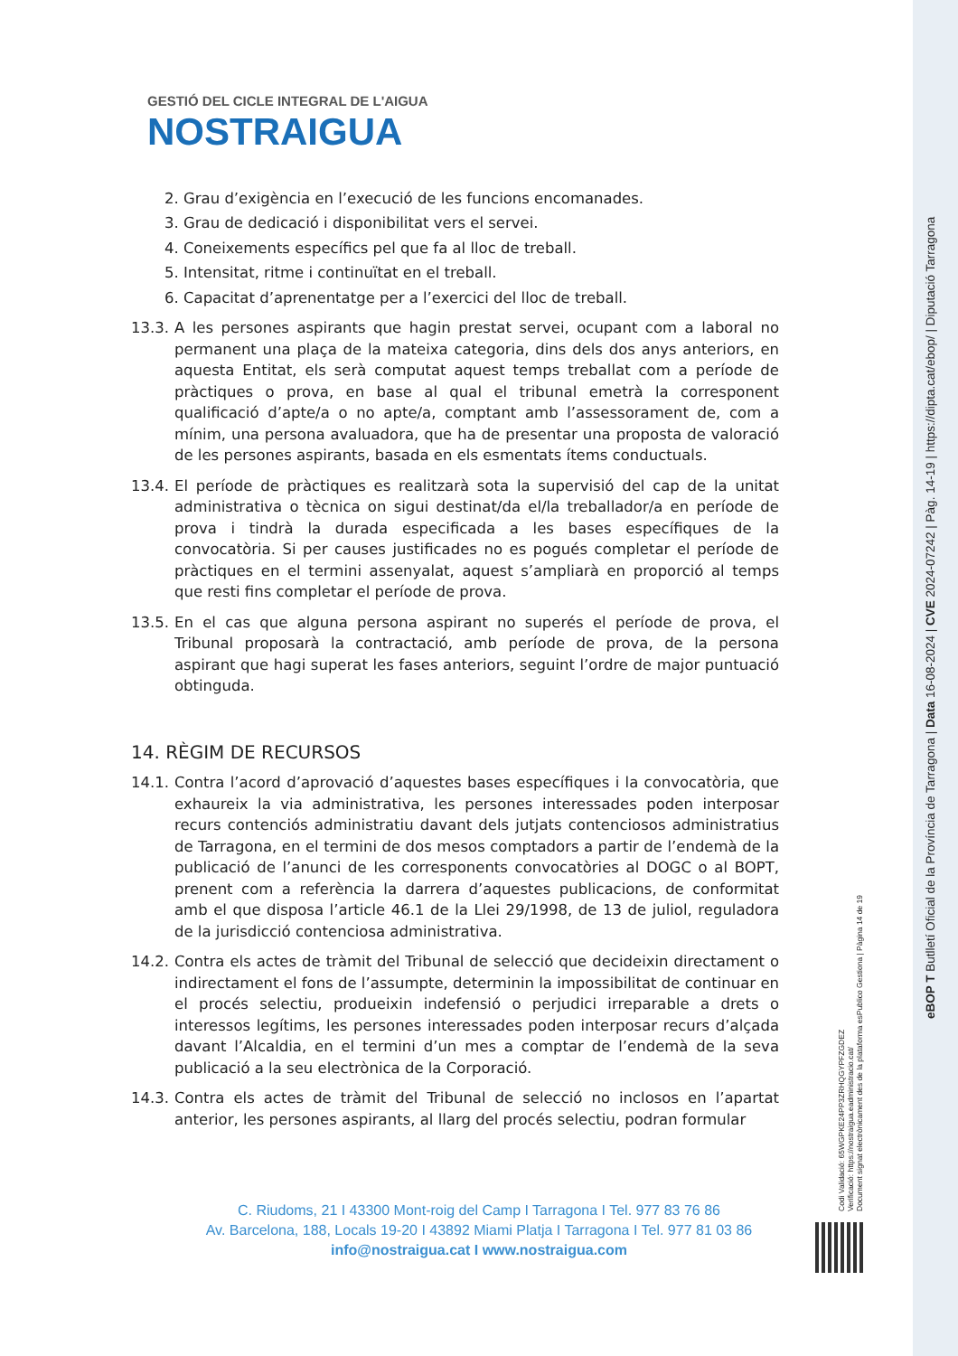GESTIÓ DEL CICLE INTEGRAL DE L'AIGUA
NOSTRAIGUA
2. Grau d’exigència en l’execució de les funcions encomanades.
3. Grau de dedicació i disponibilitat vers el servei.
4. Coneixements específics pel que fa al lloc de treball.
5. Intensitat, ritme i continuïtat en el treball.
6. Capacitat d’aprenentatge per a l’exercici del lloc de treball.
13.3. A les persones aspirants que hagin prestat servei, ocupant com a laboral no permanent una plaça de la mateixa categoria, dins dels dos anys anteriors, en aquesta Entitat, els serà computat aquest temps treballat com a període de pràctiques o prova, en base al qual el tribunal emetrà la corresponent qualificació d’apte/a o no apte/a, comptant amb l’assessorament de, com a mínim, una persona avaluadora, que ha de presentar una proposta de valoració de les persones aspirants, basada en els esmentats ítems conductuals.
13.4. El període de pràctiques es realitzarà sota la supervisió del cap de la unitat administrativa o tècnica on sigui destinat/da el/la treballador/a en període de prova i tindrà la durada especificada a les bases específiques de la convocatòria. Si per causes justificades no es pogués completar el període de pràctiques en el termini assenyalat, aquest s’ampliarà en proporció al temps que resti fins completar el període de prova.
13.5. En el cas que alguna persona aspirant no superés el període de prova, el Tribunal proposarà la contractació, amb període de prova, de la persona aspirant que hagi superat les fases anteriors, seguint l’ordre de major puntuació obtinguda.
14. RÈGIM DE RECURSOS
14.1. Contra l’acord d’aprovació d’aquestes bases específiques i la convocatòria, que exhaureix la via administrativa, les persones interessades poden interposar recurs contenciós administratiu davant dels jutjats contenciosos administratius de Tarragona, en el termini de dos mesos comptadors a partir de l’endemà de la publicació de l’anunci de les corresponents convocatòries al DOGC o al BOPT, prenent com a referència la darrera d’aquestes publicacions, de conformitat amb el que disposa l’article 46.1 de la Llei 29/1998, de 13 de juliol, reguladora de la jurisdicció contenciosa administrativa.
14.2. Contra els actes de tràmit del Tribunal de selecció que decideixin directament o indirectament el fons de l’assumpte, determinin la impossibilitat de continuar en el procés selectiu, produeixin indefensió o perjudici irreparable a drets o interessos legítims, les persones interessades poden interposar recurs d’alçada davant l’Alcaldia, en el termini d’un mes a comptar de l’endemà de la seva publicació a la seu electrònica de la Corporació.
14.3. Contra els actes de tràmit del Tribunal de selecció no inclosos en l’apartat anterior, les persones aspirants, al llarg del procés selectiu, podran formular
C. Riudoms, 21 I 43300 Mont-roig del Camp I Tarragona I Tel. 977 83 76 86
Av. Barcelona, 188, Locals 19-20 I 43892 Miami Platja I Tarragona I Tel. 977 81 03 86
info@nostraigua.cat I www.nostraigua.com
Codi Validació: 65WGPKE24PP3ZRHQGYPFZGDEZ
Verificació: https://nostraigua.eadministracio.cat/
Document signat electrònicament des de la plataforma esPublico Gestiona | Pàgina 14 de 19
eBOP T Butlletí Oficial de la Província de Tarragona | Data 16-08-2024 | CVE 2024-07242 | Pàg. 14-19 | https://dipta.cat/ebop/ | Diputació Tarragona